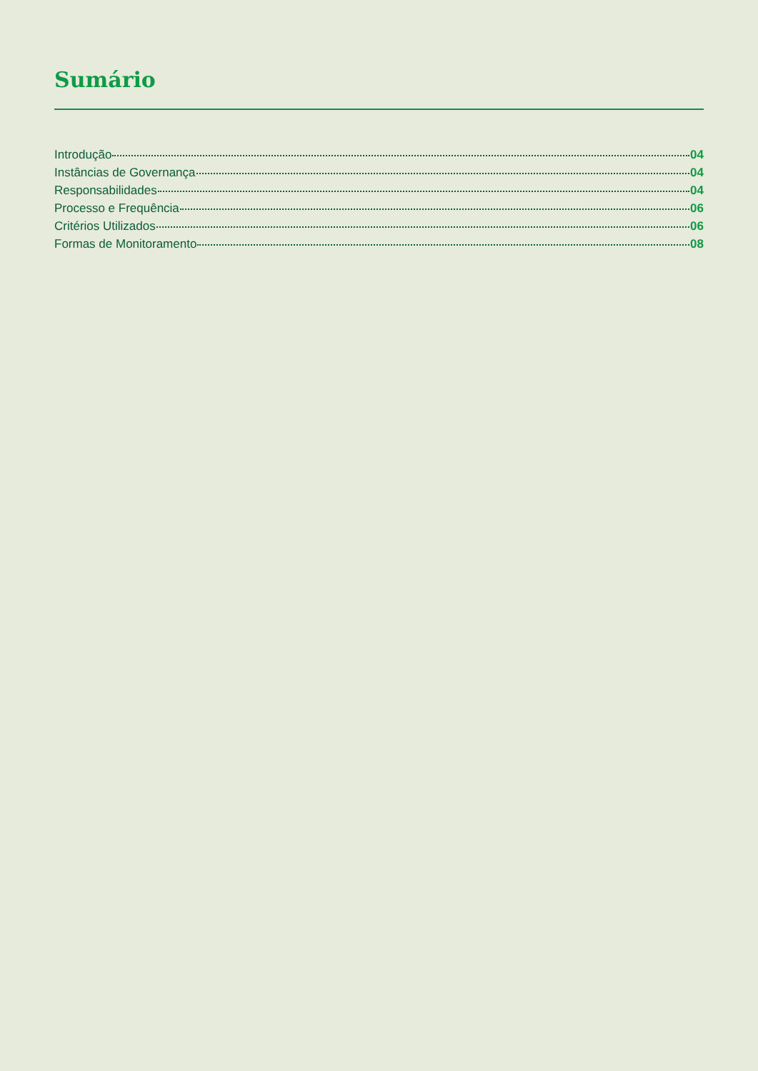Sumário
Introdução 04
Instâncias de Governança 04
Responsabilidades 04
Processo e Frequência 06
Critérios Utilizados 06
Formas de Monitoramento 08